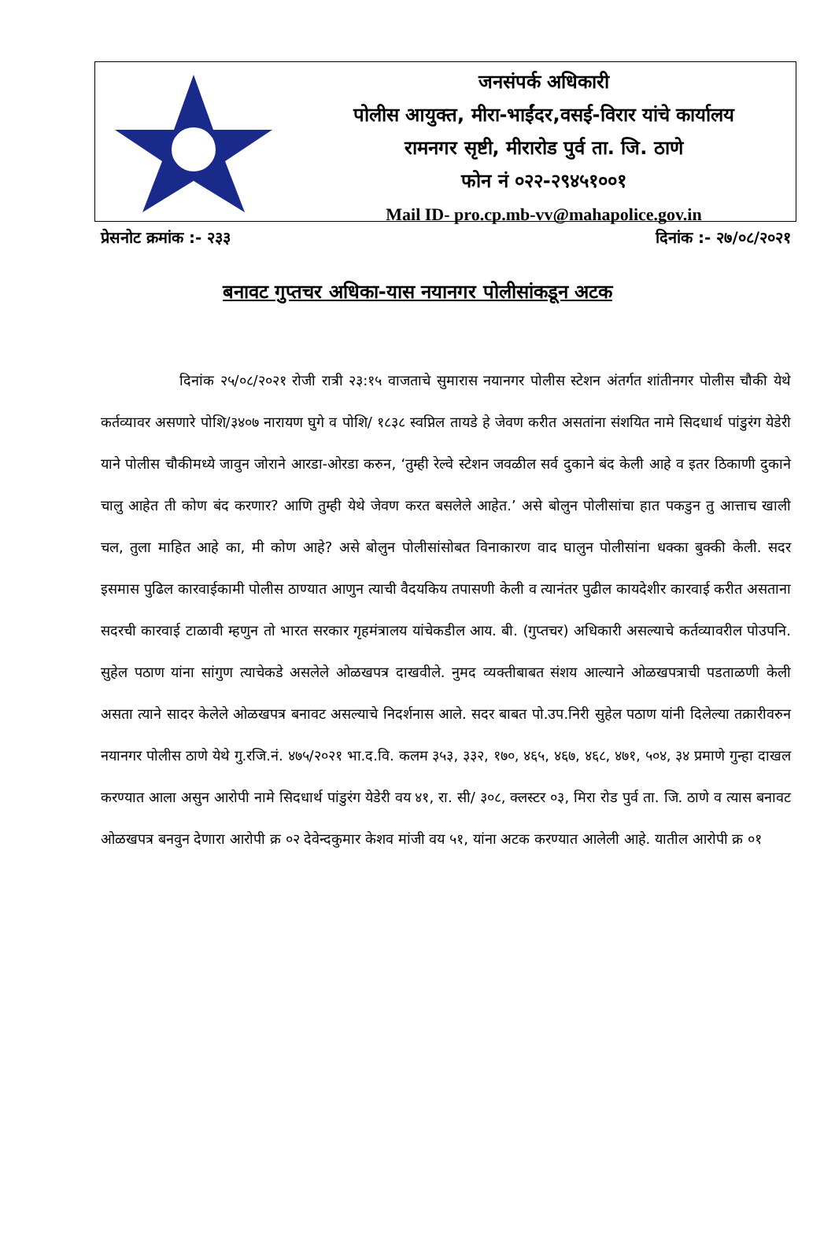जनसंपर्क अधिकारी
पोलीस आयुक्त, मीरा-भाईंदर,वसई-विरार यांचे कार्यालय
रामनगर सृष्टी, मीरारोड पुर्व ता. जि. ठाणे
फोन नं ०२२-२९४५१००१
Mail ID- pro.cp.mb-vv@mahapolice.gov.in
प्रेसनोट क्रमांक :- २३३ दिनांक :- २७/०८/२०२१
बनावट गुप्तचर अधिका-यास नयानगर पोलीसांकडून अटक
दिनांक २५/०८/२०२१ रोजी रात्री २३:१५ वाजताचे सुमारास नयानगर पोलीस स्टेशन अंतर्गत शांतीनगर पोलीस चौकी येथे कर्तव्यावर असणारे पोशि/३४०७ नारायण घुगे व पोशि/ १८३८ स्वप्निल तायडे हे जेवण करीत असतांना संशयित नामे सिदधार्थ पांडुरंग येडेरी याने पोलीस चौकीमध्ये जावुन जोराने आरडा-ओरडा करुन, ‘तुम्ही रेल्वे स्टेशन जवळील सर्व दुकाने बंद केली आहे व इतर ठिकाणी दुकाने चालु आहेत ती कोण बंद करणार? आणि तुम्ही येथे जेवण करत बसलेले आहेत.’ असे बोलुन पोलीसांचा हात पकडुन तु आत्ताच खाली चल, तुला माहित आहे का, मी कोण आहे? असे बोलुन पोलीसांसोबत विनाकारण वाद घालुन पोलीसांना धक्का बुक्की केली. सदर इसमास पुढिल कारवाईकामी पोलीस ठाण्यात आणुन त्याची वैदयकिय तपासणी केली व त्यानंतर पुढील कायदेशीर कारवाई करीत असताना सदरची कारवाई टाळावी म्हणुन तो भारत सरकार गृहमंत्रालय यांचेकडील आय. बी. (गुप्तचर) अधिकारी असल्याचे कर्तव्यावरील पोउपनि. सुहेल पठाण यांना सांगुण त्याचेकडे असलेले ओळखपत्र दाखवीले. नुमद व्यक्तीबाबत संशय आल्याने ओळखपत्राची पडताळणी केली असता त्याने सादर केलेले ओळखपत्र बनावट असल्याचे निदर्शनास आले. सदर बाबत पो.उप.निरी सुहेल पठाण यांनी दिलेल्या तक्रारीवरुन नयानगर पोलीस ठाणे येथे गु.रजि.नं. ४७५/२०२१ भा.द.वि. कलम ३५३, ३३२, १७०, ४६५, ४६७, ४६८, ४७१, ५०४, ३४ प्रमाणे गुन्हा दाखल करण्यात आला असुन आरोपी नामे सिदधार्थ पांडुरंग येडेरी वय ४१, रा. सी/ ३०८, क्लस्टर ०३, मिरा रोड पुर्व ता. जि. ठाणे व त्यास बनावट ओळखपत्र बनवुन देणारा आरोपी क्र ०२ देवेन्दकुमार केशव मांजी वय ५१, यांना अटक करण्यात आलेली आहे. यातील आरोपी क्र ०१